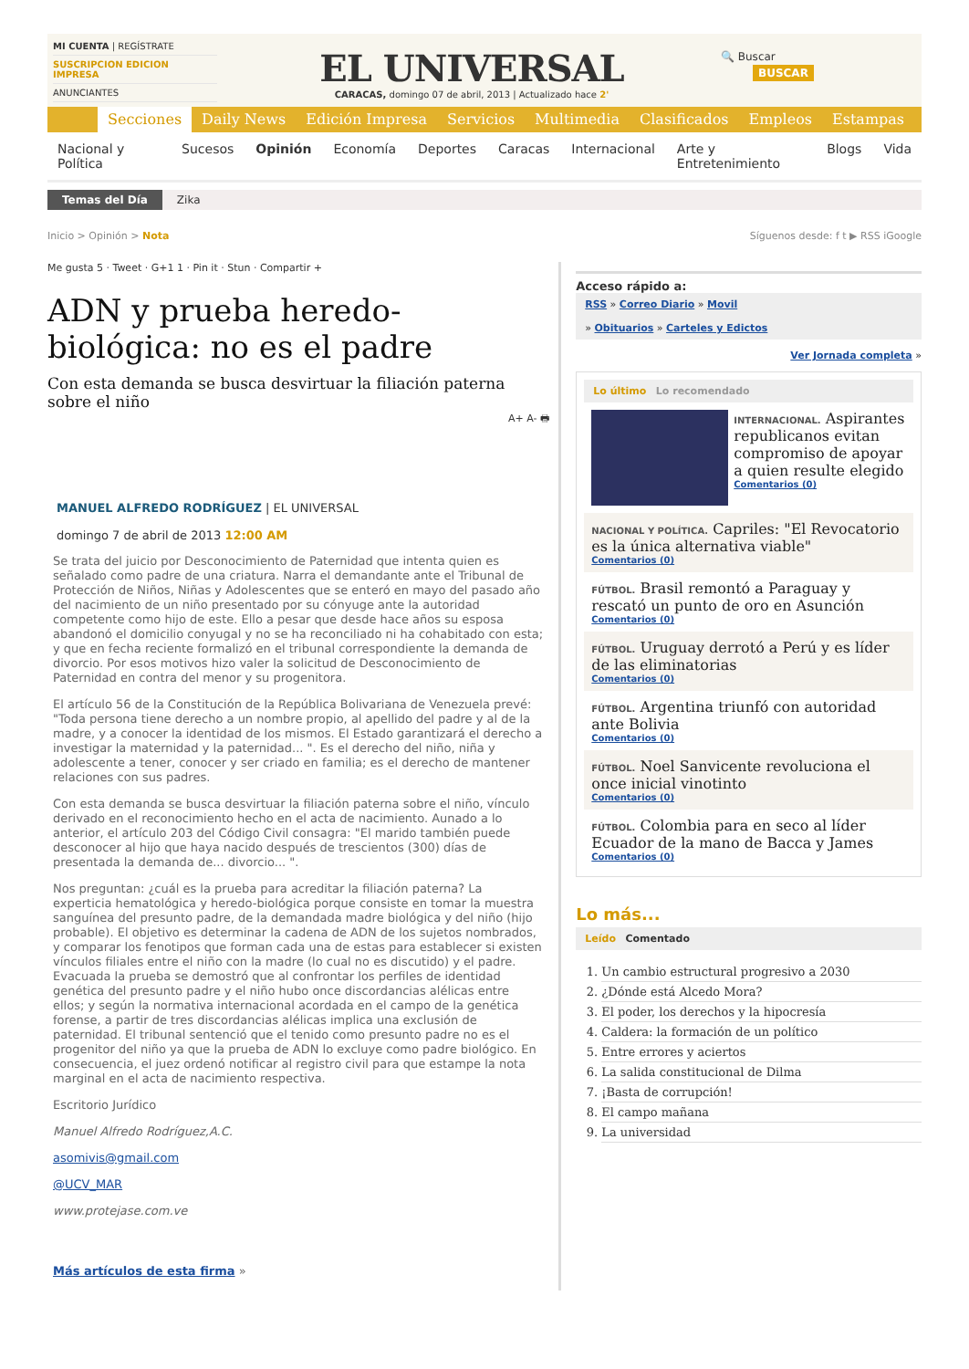MI CUENTA | REGÍSTRATE
SUSCRIPCION EDICION IMPRESA
ANUNCIANTES
EL UNIVERSAL
CARACAS, domingo 07 de abril, 2013 | Actualizado hace 2'
🔍 Buscar
BUSCAR
Secciones Daily News Edición Impresa Servicios Multimedia Clasificados Empleos Estampas
Nacional y Política Sucesos Opinión Economía Deportes Caracas Internacional Arte y Entretenimiento Blogs Vida
Temas del Día Zika
Inicio > Opinión > Nota Síguenos desde: f t ▶ RSS iGoogle
Me gusta 5 · Tweet · G+1 1 · Pin it · Stun · Compartir +
ADN y prueba heredo-biológica: no es el padre
Con esta demanda se busca desvirtuar la filiación paterna sobre el niño
A+ A- 🖶
MANUEL ALFREDO RODRÍGUEZ | EL UNIVERSAL
domingo 7 de abril de 2013 12:00 AM
Se trata del juicio por Desconocimiento de Paternidad que intenta quien es señalado como padre de una criatura. Narra el demandante ante el Tribunal de Protección de Niños, Niñas y Adolescentes que se enteró en mayo del pasado año del nacimiento de un niño presentado por su cónyuge ante la autoridad competente como hijo de este. Ello a pesar que desde hace años su esposa abandonó el domicilio conyugal y no se ha reconciliado ni ha cohabitado con esta; y que en fecha reciente formalizó en el tribunal correspondiente la demanda de divorcio. Por esos motivos hizo valer la solicitud de Desconocimiento de Paternidad en contra del menor y su progenitora.
El artículo 56 de la Constitución de la República Bolivariana de Venezuela prevé: "Toda persona tiene derecho a un nombre propio, al apellido del padre y al de la madre, y a conocer la identidad de los mismos. El Estado garantizará el derecho a investigar la maternidad y la paternidad... ". Es el derecho del niño, niña y adolescente a tener, conocer y ser criado en familia; es el derecho de mantener relaciones con sus padres.
Con esta demanda se busca desvirtuar la filiación paterna sobre el niño, vínculo derivado en el reconocimiento hecho en el acta de nacimiento. Aunado a lo anterior, el artículo 203 del Código Civil consagra: "El marido también puede desconocer al hijo que haya nacido después de trescientos (300) días de presentada la demanda de... divorcio... ".
Nos preguntan: ¿cuál es la prueba para acreditar la filiación paterna? La experticia hematológica y heredo-biológica porque consiste en tomar la muestra sanguínea del presunto padre, de la demandada madre biológica y del niño (hijo probable). El objetivo es determinar la cadena de ADN de los sujetos nombrados, y comparar los fenotipos que forman cada una de estas para establecer si existen vínculos filiales entre el niño con la madre (lo cual no es discutido) y el padre. Evacuada la prueba se demostró que al confrontar los perfiles de identidad genética del presunto padre y el niño hubo once discordancias alélicas entre ellos; y según la normativa internacional acordada en el campo de la genética forense, a partir de tres discordancias alélicas implica una exclusión de paternidad. El tribunal sentenció que el tenido como presunto padre no es el progenitor del niño ya que la prueba de ADN lo excluye como padre biológico. En consecuencia, el juez ordenó notificar al registro civil para que estampe la nota marginal en el acta de nacimiento respectiva.
Escritorio Jurídico
Manuel Alfredo Rodríguez,A.C.
asomivis@gmail.com
@UCV_MAR
www.protejase.com.ve
Más artículos de esta firma »
Acceso rápido a:
RSS » Correo Diario » Movil
» Obituarios » Carteles y Edictos
Ver Jornada completa »
Lo último Lo recomendado
INTERNACIONAL. Aspirantes republicanos evitan compromiso de apoyar a quien resulte elegido
Comentarios (0)
NACIONAL Y POLÍTICA. Capriles: "El Revocatorio es la única alternativa viable"
Comentarios (0)
FÚTBOL. Brasil remontó a Paraguay y rescató un punto de oro en Asunción
Comentarios (0)
FÚTBOL. Uruguay derrotó a Perú y es líder de las eliminatorias
Comentarios (0)
FÚTBOL. Argentina triunfó con autoridad ante Bolivia
Comentarios (0)
FÚTBOL. Noel Sanvicente revoluciona el once inicial vinotinto
Comentarios (0)
FÚTBOL. Colombia para en seco al líder Ecuador de la mano de Bacca y James
Comentarios (0)
Lo más...
Leído Comentado
1. Un cambio estructural progresivo a 2030
2. ¿Dónde está Alcedo Mora?
3. El poder, los derechos y la hipocresía
4. Caldera: la formación de un político
5. Entre errores y aciertos
6. La salida constitucional de Dilma
7. ¡Basta de corrupción!
8. El campo mañana
9. La universidad